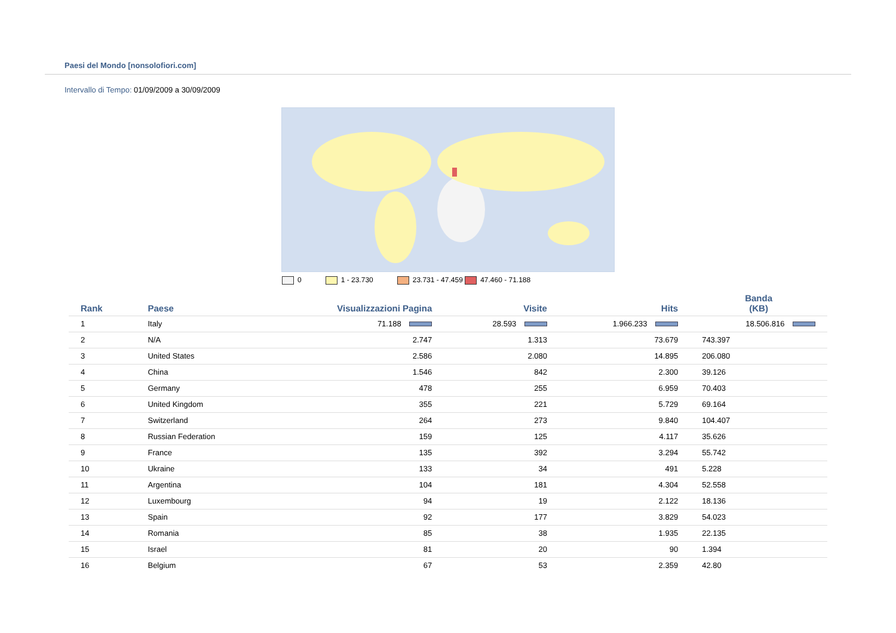Paesi del Mondo [nonsolofiori.com]
Intervallo di Tempo: 01/09/2009 a 30/09/2009
0 1 - 23.730 23.731 - 47.459 47.460 - 71.188
| Rank | Paese | Visualizzazioni Pagina | Visite | Hits | Banda (KB) |
| --- | --- | --- | --- | --- | --- |
| 1 | Italy | 71.188 | 28.593 | 1.966.233 | 18.506.816 |
| 2 | N/A | 2.747 | 1.313 | 73.679 | 743.397 |
| 3 | United States | 2.586 | 2.080 | 14.895 | 206.080 |
| 4 | China | 1.546 | 842 | 2.300 | 39.126 |
| 5 | Germany | 478 | 255 | 6.959 | 70.403 |
| 6 | United Kingdom | 355 | 221 | 5.729 | 69.164 |
| 7 | Switzerland | 264 | 273 | 9.840 | 104.407 |
| 8 | Russian Federation | 159 | 125 | 4.117 | 35.626 |
| 9 | France | 135 | 392 | 3.294 | 55.742 |
| 10 | Ukraine | 133 | 34 | 491 | 5.228 |
| 11 | Argentina | 104 | 181 | 4.304 | 52.558 |
| 12 | Luxembourg | 94 | 19 | 2.122 | 18.136 |
| 13 | Spain | 92 | 177 | 3.829 | 54.023 |
| 14 | Romania | 85 | 38 | 1.935 | 22.135 |
| 15 | Israel | 81 | 20 | 90 | 1.394 |
| 16 | Belgium | 67 | 53 | 2.359 | 42.80 |